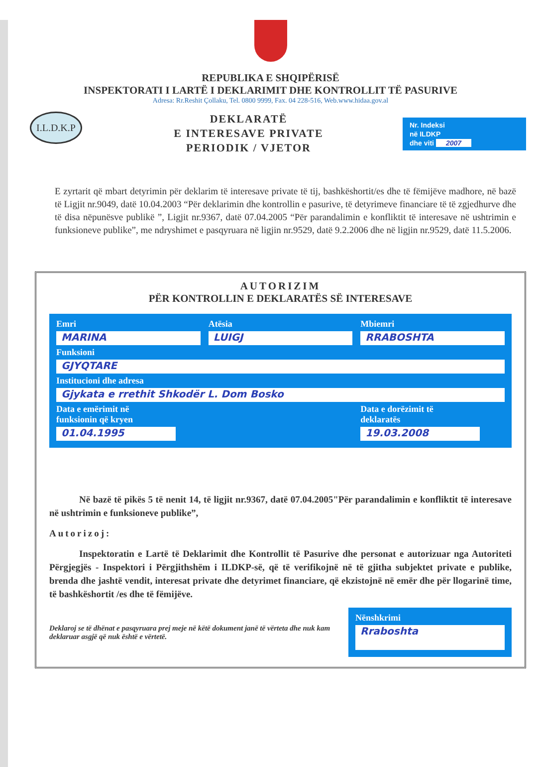REPUBLIKA E SHQIPËRISË
INSPEKTORATI I LARTË I DEKLARIMIT DHE KONTROLLIT TË PASURIVE
Adresa: Rr.Reshit Çollaku, Tel. 0800 9999, Fax. 04 228-516, Web.www.hidaa.gov.al
I.L.D.K.P
DEKLARATË
E INTERESAVE PRIVATE
PERIODIK / VJETOR
Nr. Indeksi
në ILDKP
dhe viti 2007
E zyrtarit që mbart detyrimin për deklarim të interesave private të tij, bashkëshortit/es dhe të fëmijëve madhore, në bazë të Ligjit nr.9049, datë 10.04.2003 “Për deklarimin dhe kontrollin e pasurive, të detyrimeve financiare të të zgjedhurve dhe të disa nëpunësve publikë ”, Ligjit nr.9367, datë 07.04.2005 “Për parandalimin e konfliktit të interesave në ushtrimin e funksioneve publike”, me ndryshimet e pasqyruara në ligjin nr.9529, datë 9.2.2006 dhe në ligjin nr.9529, datë 11.5.2006.
AUTORIZIM
PËR KONTROLLIN E DEKLARATËS SË INTERESAVE
Emri
MARINA
Atësia
LUIGJ
Mbiemri
RRABOSHTA
Funksioni
GJYQTARE
Institucioni dhe adresa
Gjykata e rrethit Shkodër L. Dom Bosko
Data e emërimit në
funksionin që kryen
01.04.1995
Data e dorëzimit të
deklaratës
19.03.2008
Në bazë të pikës 5 të nenit 14, të ligjit nr.9367, datë 07.04.2005"Për parandalimin e konfliktit të interesave në ushtrimin e funksioneve publike”,
Autorizoj:
Inspektoratin e Lartë të Deklarimit dhe Kontrollit të Pasurive dhe personat e autorizuar nga Autoriteti Përgjegjës - Inspektori i Përgjithshëm i ILDKP-së, që të verifikojnë në të gjitha subjektet private e publike, brenda dhe jashtë vendit, interesat private dhe detyrimet financiare, që ekzistojnë në emër dhe për llogarinë time, të bashkëshortit /es dhe të fëmijëve.
Deklaroj se të dhënat e pasqyruara prej meje në këtë dokument janë të vërteta dhe nuk kam deklaruar asgjë që nuk është e vërtetë.
Nënshkrimi
Rraboshta